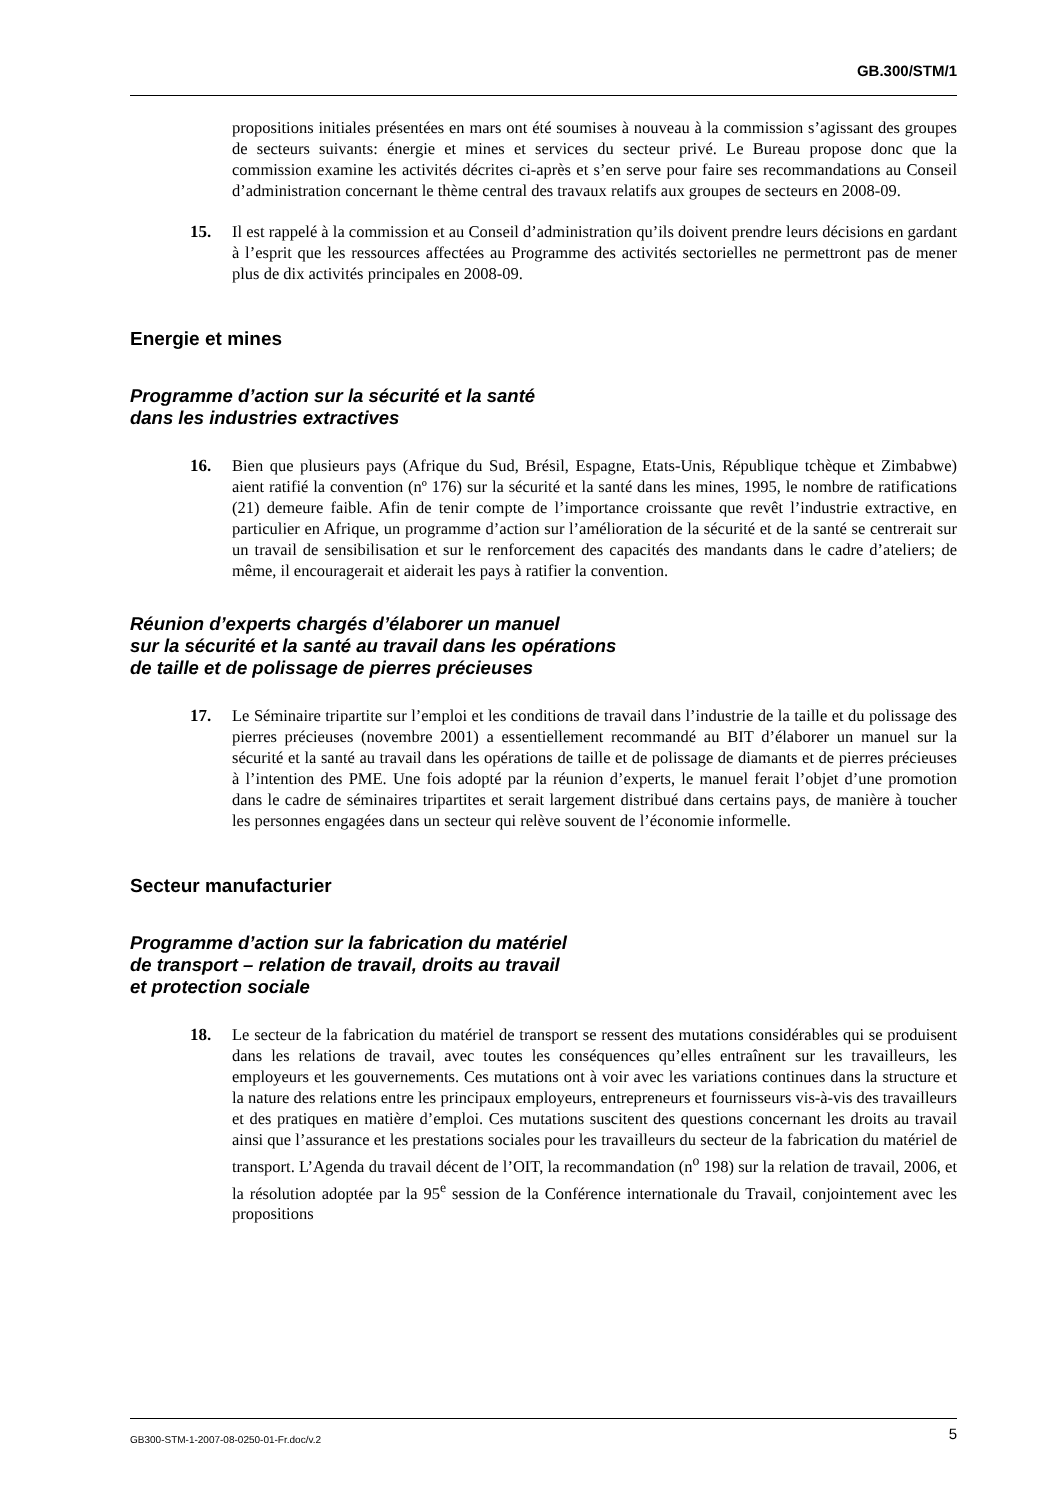GB.300/STM/1
propositions initiales présentées en mars ont été soumises à nouveau à la commission s’agissant des groupes de secteurs suivants: énergie et mines et services du secteur privé. Le Bureau propose donc que la commission examine les activités décrites ci-après et s’en serve pour faire ses recommandations au Conseil d’administration concernant le thème central des travaux relatifs aux groupes de secteurs en 2008-09.
15. Il est rappelé à la commission et au Conseil d’administration qu’ils doivent prendre leurs décisions en gardant à l’esprit que les ressources affectées au Programme des activités sectorielles ne permettront pas de mener plus de dix activités principales en 2008-09.
Energie et mines
Programme d’action sur la sécurité et la santé
dans les industries extractives
16. Bien que plusieurs pays (Afrique du Sud, Brésil, Espagne, Etats-Unis, République tchèque et Zimbabwe) aient ratifié la convention (nº 176) sur la sécurité et la santé dans les mines, 1995, le nombre de ratifications (21) demeure faible. Afin de tenir compte de l’importance croissante que revêt l’industrie extractive, en particulier en Afrique, un programme d’action sur l’amélioration de la sécurité et de la santé se centrerait sur un travail de sensibilisation et sur le renforcement des capacités des mandants dans le cadre d’ateliers; de même, il encouragerait et aiderait les pays à ratifier la convention.
Réunion d’experts chargés d’élaborer un manuel
sur la sécurité et la santé au travail dans les opérations
de taille et de polissage de pierres précieuses
17. Le Séminaire tripartite sur l’emploi et les conditions de travail dans l’industrie de la taille et du polissage des pierres précieuses (novembre 2001) a essentiellement recommandé au BIT d’élaborer un manuel sur la sécurité et la santé au travail dans les opérations de taille et de polissage de diamants et de pierres précieuses à l’intention des PME. Une fois adopté par la réunion d’experts, le manuel ferait l’objet d’une promotion dans le cadre de séminaires tripartites et serait largement distribué dans certains pays, de manière à toucher les personnes engagées dans un secteur qui relève souvent de l’économie informelle.
Secteur manufacturier
Programme d’action sur la fabrication du matériel
de transport – relation de travail, droits au travail
et protection sociale
18. Le secteur de la fabrication du matériel de transport se ressent des mutations considérables qui se produisent dans les relations de travail, avec toutes les conséquences qu’elles entraînent sur les travailleurs, les employeurs et les gouvernements. Ces mutations ont à voir avec les variations continues dans la structure et la nature des relations entre les principaux employeurs, entrepreneurs et fournisseurs vis-à-vis des travailleurs et des pratiques en matière d’emploi. Ces mutations suscitent des questions concernant les droits au travail ainsi que l’assurance et les prestations sociales pour les travailleurs du secteur de la fabrication du matériel de transport. L’Agenda du travail décent de l’OIT, la recommandation (n<sup>o</sup> 198) sur la relation de travail, 2006, et la résolution adoptée par la 95<sup>e</sup> session de la Conférence internationale du Travail, conjointement avec les propositions
GB300-STM-1-2007-08-0250-01-Fr.doc/v.2 5